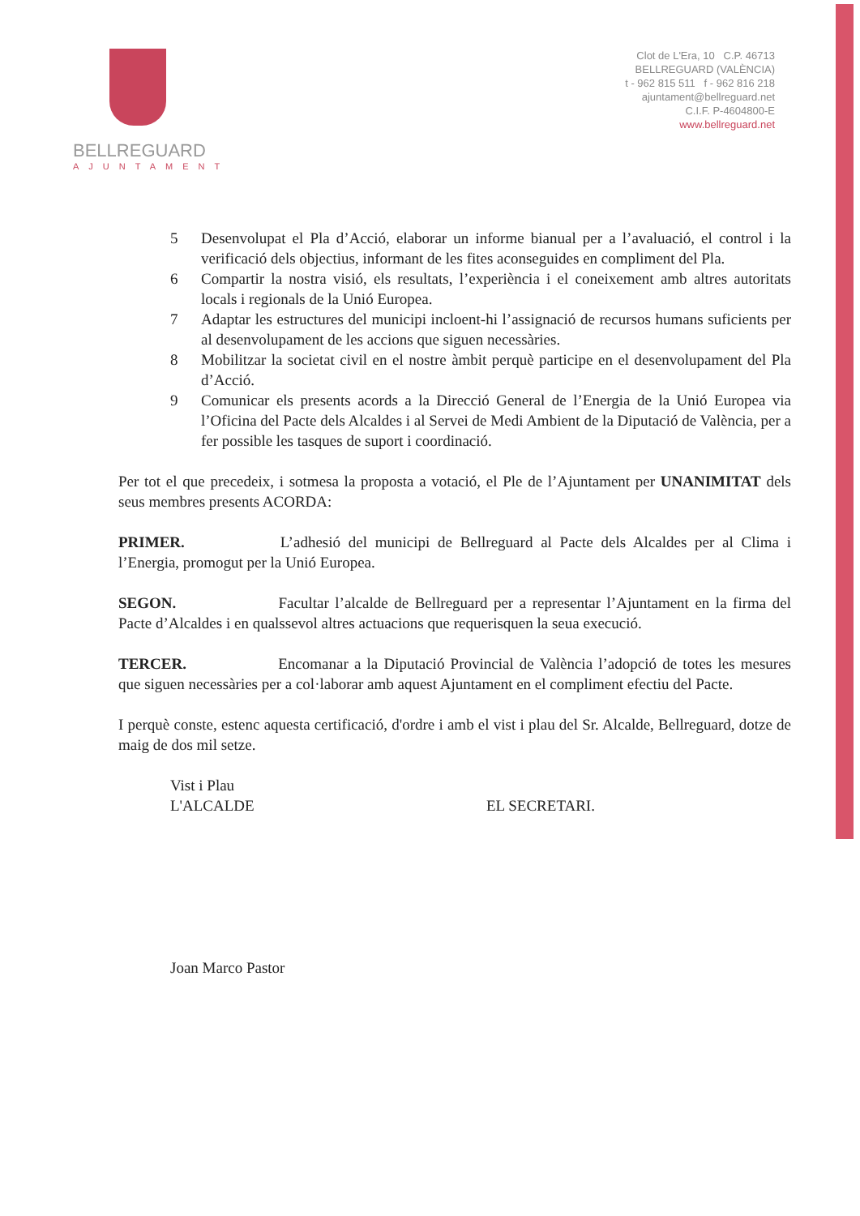BELLREGUARD
AJUNTAMENT
Clot de L'Era, 10 C.P. 46713
BELLREGUARD (VALÈNCIA)
t - 962 815 511 f - 962 816 218
ajuntament@bellreguard.net
C.I.F. P-4604800-E
www.bellreguard.net
5 Desenvolupat el Pla d’Acció, elaborar un informe bianual per a l’avaluació, el control i la verificació dels objectius, informant de les fites aconseguides en compliment del Pla.
6 Compartir la nostra visió, els resultats, l’experiència i el coneixement amb altres autoritats locals i regionals de la Unió Europea.
7 Adaptar les estructures del municipi incloent-hi l’assignació de recursos humans suficients per al desenvolupament de les accions que siguen necessàries.
8 Mobilitzar la societat civil en el nostre àmbit perquè participe en el desenvolupament del Pla d’Acció.
9 Comunicar els presents acords a la Direcció General de l’Energia de la Unió Europea via l’Oficina del Pacte dels Alcaldes i al Servei de Medi Ambient de la Diputació de València, per a fer possible les tasques de suport i coordinació.
Per tot el que precedeix, i sotmesa la proposta a votació, el Ple de l’Ajuntament per UNANIMITAT dels seus membres presents ACORDA:
PRIMER. L’adhesió del municipi de Bellreguard al Pacte dels Alcaldes per al Clima i l’Energia, promogut per la Unió Europea.
SEGON. Facultar l’alcalde de Bellreguard per a representar l’Ajuntament en la firma del Pacte d’Alcaldes i en qualssevol altres actuacions que requerisquen la seua execució.
TERCER. Encomanar a la Diputació Provincial de València l’adopció de totes les mesures que siguen necessàries per a col·laborar amb aquest Ajuntament en el compliment efectiu del Pacte.
I perquè conste, estenc aquesta certificació, d'ordre i amb el vist i plau del Sr. Alcalde, Bellreguard, dotze de maig de dos mil setze.
Vist i Plau
L'ALCALDE
Joan Marco Pastor
EL SECRETARI.